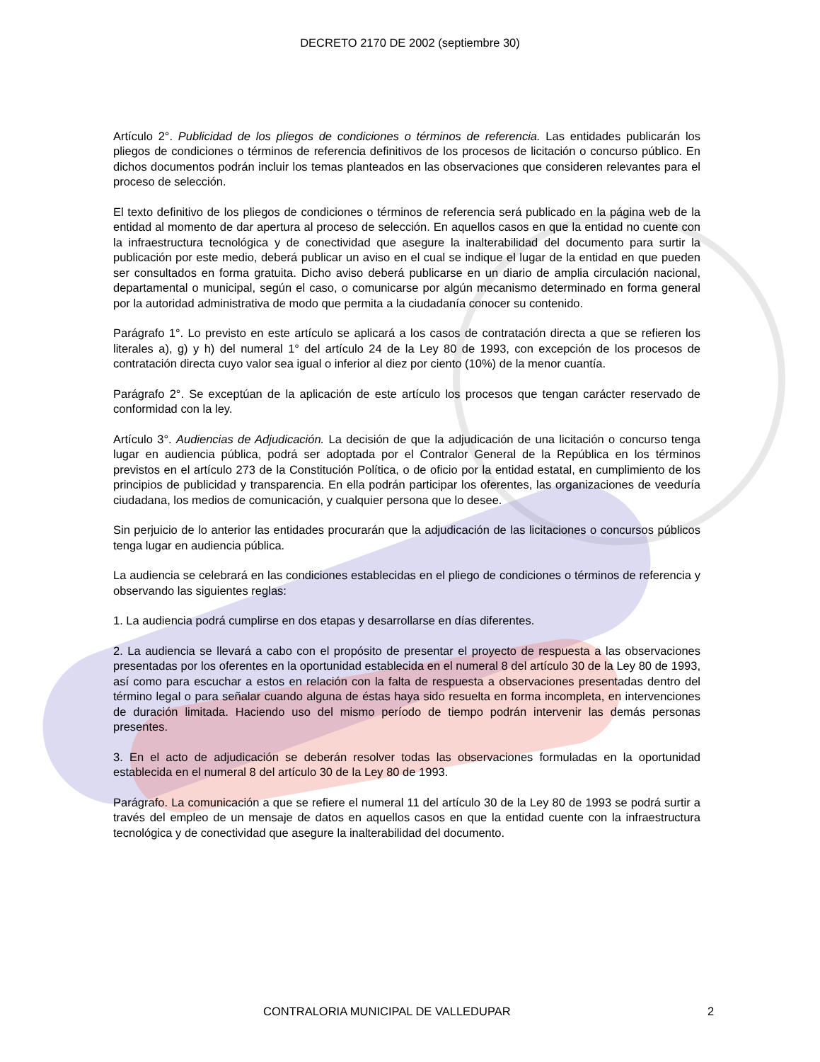DECRETO 2170 DE 2002 (septiembre 30)
Artículo 2°. Publicidad de los pliegos de condiciones o términos de referencia. Las entidades publicarán los pliegos de condiciones o términos de referencia definitivos de los procesos de licitación o concurso público. En dichos documentos podrán incluir los temas planteados en las observaciones que consideren relevantes para el proceso de selección.
El texto definitivo de los pliegos de condiciones o términos de referencia será publicado en la página web de la entidad al momento de dar apertura al proceso de selección. En aquellos casos en que la entidad no cuente con la infraestructura tecnológica y de conectividad que asegure la inalterabilidad del documento para surtir la publicación por este medio, deberá publicar un aviso en el cual se indique el lugar de la entidad en que pueden ser consultados en forma gratuita. Dicho aviso deberá publicarse en un diario de amplia circulación nacional, departamental o municipal, según el caso, o comunicarse por algún mecanismo determinado en forma general por la autoridad administrativa de modo que permita a la ciudadanía conocer su contenido.
Parágrafo 1°. Lo previsto en este artículo se aplicará a los casos de contratación directa a que se refieren los literales a), g) y h) del numeral 1° del artículo 24 de la Ley 80 de 1993, con excepción de los procesos de contratación directa cuyo valor sea igual o inferior al diez por ciento (10%) de la menor cuantía.
Parágrafo 2°. Se exceptúan de la aplicación de este artículo los procesos que tengan carácter reservado de conformidad con la ley.
Artículo 3°. Audiencias de Adjudicación. La decisión de que la adjudicación de una licitación o concurso tenga lugar en audiencia pública, podrá ser adoptada por el Contralor General de la República en los términos previstos en el artículo 273 de la Constitución Política, o de oficio por la entidad estatal, en cumplimiento de los principios de publicidad y transparencia. En ella podrán participar los oferentes, las organizaciones de veeduría ciudadana, los medios de comunicación, y cualquier persona que lo desee.
Sin perjuicio de lo anterior las entidades procurarán que la adjudicación de las licitaciones o concursos públicos tenga lugar en audiencia pública.
La audiencia se celebrará en las condiciones establecidas en el pliego de condiciones o términos de referencia y observando las siguientes reglas:
1. La audiencia podrá cumplirse en dos etapas y desarrollarse en días diferentes.
2. La audiencia se llevará a cabo con el propósito de presentar el proyecto de respuesta a las observaciones presentadas por los oferentes en la oportunidad establecida en el numeral 8 del artículo 30 de la Ley 80 de 1993, así como para escuchar a estos en relación con la falta de respuesta a observaciones presentadas dentro del término legal o para señalar cuando alguna de éstas haya sido resuelta en forma incompleta, en intervenciones de duración limitada. Haciendo uso del mismo período de tiempo podrán intervenir las demás personas presentes.
3. En el acto de adjudicación se deberán resolver todas las observaciones formuladas en la oportunidad establecida en el numeral 8 del artículo 30 de la Ley 80 de 1993.
Parágrafo. La comunicación a que se refiere el numeral 11 del artículo 30 de la Ley 80 de 1993 se podrá surtir a través del empleo de un mensaje de datos en aquellos casos en que la entidad cuente con la infraestructura tecnológica y de conectividad que asegure la inalterabilidad del documento.
CONTRALORIA MUNICIPAL DE VALLEDUPAR 2